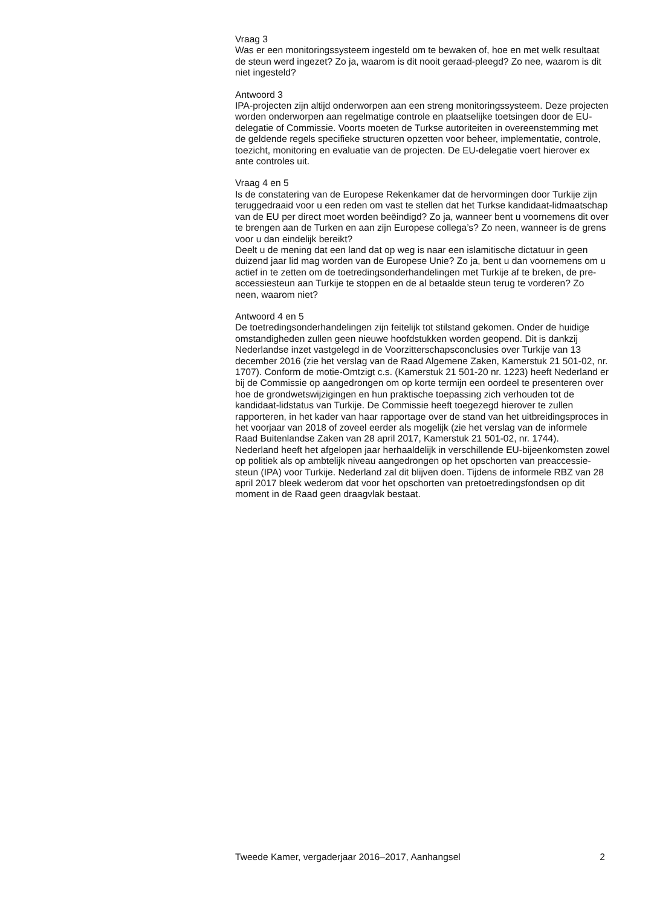Vraag 3
Was er een monitoringssysteem ingesteld om te bewaken of, hoe en met welk resultaat de steun werd ingezet? Zo ja, waarom is dit nooit geraad-pleegd? Zo nee, waarom is dit niet ingesteld?
Antwoord 3
IPA-projecten zijn altijd onderworpen aan een streng monitoringssysteem. Deze projecten worden onderworpen aan regelmatige controle en plaatselijke toetsingen door de EU-delegatie of Commissie. Voorts moeten de Turkse autoriteiten in overeenstemming met de geldende regels specifieke structuren opzetten voor beheer, implementatie, controle, toezicht, monitoring en evaluatie van de projecten. De EU-delegatie voert hierover ex ante controles uit.
Vraag 4 en 5
Is de constatering van de Europese Rekenkamer dat de hervormingen door Turkije zijn teruggedraaid voor u een reden om vast te stellen dat het Turkse kandidaat-lidmaatschap van de EU per direct moet worden beëindigd? Zo ja, wanneer bent u voornemens dit over te brengen aan de Turken en aan zijn Europese collega’s? Zo neen, wanneer is de grens voor u dan eindelijk bereikt?
Deelt u de mening dat een land dat op weg is naar een islamitische dictatuur in geen duizend jaar lid mag worden van de Europese Unie? Zo ja, bent u dan voornemens om u actief in te zetten om de toetredingsonderhandelingen met Turkije af te breken, de pre-accessiesteun aan Turkije te stoppen en de al betaalde steun terug te vorderen? Zo neen, waarom niet?
Antwoord 4 en 5
De toetredingsonderhandelingen zijn feitelijk tot stilstand gekomen. Onder de huidige omstandigheden zullen geen nieuwe hoofdstukken worden geopend. Dit is dankzij Nederlandse inzet vastgelegd in de Voorzitterschapsconclusies over Turkije van 13 december 2016 (zie het verslag van de Raad Algemene Zaken, Kamerstuk 21 501-02, nr. 1707). Conform de motie-Omtzigt c.s. (Kamerstuk 21 501-20 nr. 1223) heeft Nederland er bij de Commissie op aangedrongen om op korte termijn een oordeel te presenteren over hoe de grondwetswijzigingen en hun praktische toepassing zich verhouden tot de kandidaat-lidstatus van Turkije. De Commissie heeft toegezegd hierover te zullen rapporteren, in het kader van haar rapportage over de stand van het uitbreidingsproces in het voorjaar van 2018 of zoveel eerder als mogelijk (zie het verslag van de informele Raad Buitenlandse Zaken van 28 april 2017, Kamerstuk 21 501-02, nr. 1744).
Nederland heeft het afgelopen jaar herhaaldelijk in verschillende EU-bijeenkomsten zowel op politiek als op ambtelijk niveau aangedrongen op het opschorten van preaccessie-steun (IPA) voor Turkije. Nederland zal dit blijven doen. Tijdens de informele RBZ van 28 april 2017 bleek wederom dat voor het opschorten van pretoetredingsfondsen op dit moment in de Raad geen draagvlak bestaat.
Tweede Kamer, vergaderjaar 2016–2017, Aanhangsel 2